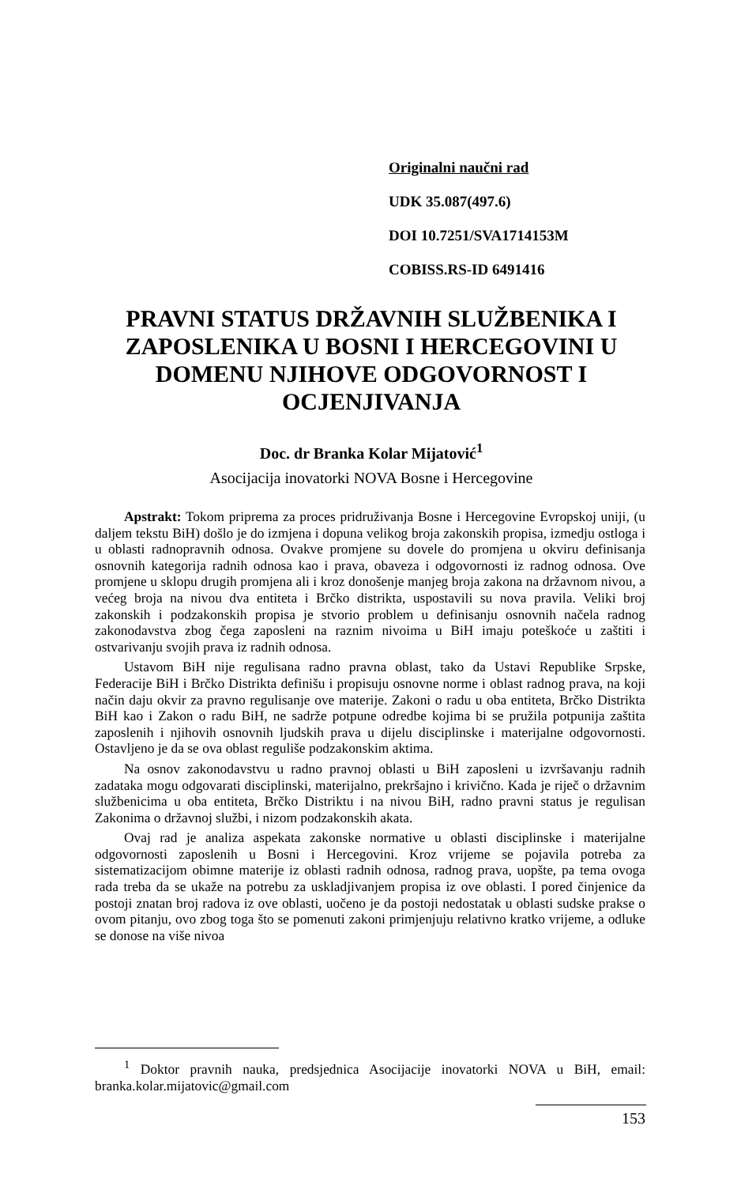Originalni naučni rad
UDK 35.087(497.6)
DOI 10.7251/SVA1714153M
COBISS.RS-ID 6491416
PRAVNI STATUS DRŽAVNIH SLUŽBENIKA I ZAPOSLENIKA U BOSNI I HERCEGOVINI U DOMENU NJIHOVE ODGOVORNOST I OCJENJIVANJA
Doc. dr Branka Kolar Mijatović<sup>1</sup>
Asocijacija inovatorki NOVA Bosne i Hercegovine
Apstrakt: Tokom priprema za proces pridruživanja Bosne i Hercegovine Evropskoj uniji, (u daljem tekstu BiH) došlo je do izmjena i dopuna velikog broja zakonskih propisa, izmedju ostloga i u oblasti radnopravnih odnosa. Ovakve promjene su dovele do promjena u okviru definisanja osnovnih kategorija radnih odnosa kao i prava, obaveza i odgovornosti iz radnog odnosa. Ove promjene u sklopu drugih promjena ali i kroz donošenje manjeg broja zakona na državnom nivou, a većeg broja na nivou dva entiteta i Brčko distrikta, uspostavili su nova pravila. Veliki broj zakonskih i podzakonskih propisa je stvorio problem u definisanju osnovnih načela radnog zakonodavstva zbog čega zaposleni na raznim nivoima u BiH imaju poteškoće u zaštiti i ostvarivanju svojih prava iz radnih odnosa.
Ustavom BiH nije regulisana radno pravna oblast, tako da Ustavi Republike Srpske, Federacije BiH i Brčko Distrikta definišu i propisuju osnovne norme i oblast radnog prava, na koji način daju okvir za pravno regulisanje ove materije. Zakoni o radu u oba entiteta, Brčko Distrikta BiH kao i Zakon o radu BiH, ne sadrže potpune odredbe kojima bi se pružila potpunija zaštita zaposlenih i njihovih osnovnih ljudskih prava u dijelu disciplinske i materijalne odgovornosti. Ostavljeno je da se ova oblast reguliše podzakonskim aktima.
Na osnov zakonodavstvu u radno pravnoj oblasti u BiH zaposleni u izvršavanju radnih zadataka mogu odgovarati disciplinski, materijalno, prekršajno i krivično. Kada je riječ o državnim službenicima u oba entiteta, Brčko Distriktu i na nivou BiH, radno pravni status je regulisan Zakonima o državnoj službi, i nizom podzakonskih akata.
Ovaj rad je analiza aspekata zakonske normative u oblasti disciplinske i materijalne odgovornosti zaposlenih u Bosni i Hercegovini. Kroz vrijeme se pojavila potreba za sistematizacijom obimne materije iz oblasti radnih odnosa, radnog prava, uopšte, pa tema ovoga rada treba da se ukaže na potrebu za uskladjivanjem propisa iz ove oblasti. I pored činjenice da postoji znatan broj radova iz ove oblasti, uočeno je da postoji nedostatak u oblasti sudske prakse o ovom pitanju, ovo zbog toga što se pomenuti zakoni primjenjuju relativno kratko vrijeme, a odluke se donose na više nivoa
<sup>1</sup> Doktor pravnih nauka, predsjednica Asocijacije inovatorki NOVA u BiH, email: branka.kolar.mijatovic@gmail.com
153